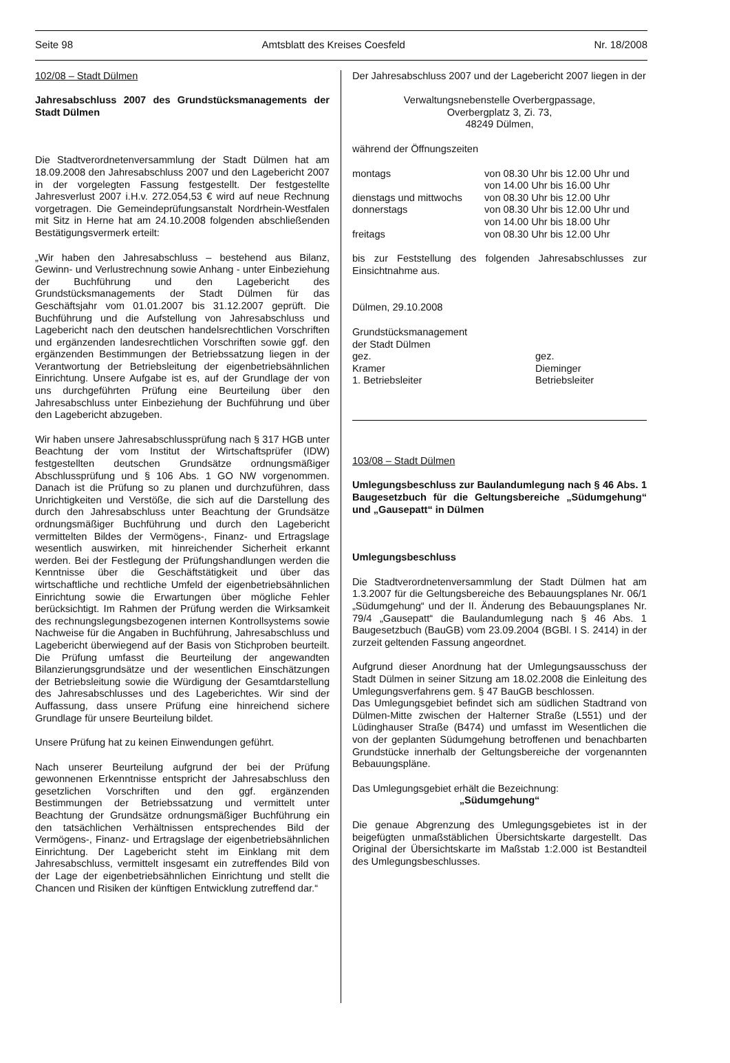Seite 98 Amtsblatt des Kreises Coesfeld Nr. 18/2008
102/08 – Stadt Dülmen
Jahresabschluss 2007 des Grundstücksmanagements der Stadt Dülmen
Die Stadtverordnetenversammlung der Stadt Dülmen hat am 18.09.2008 den Jahresabschluss 2007 und den Lagebericht 2007 in der vorgelegten Fassung festgestellt. Der festgestellte Jahresverlust 2007 i.H.v. 272.054,53 € wird auf neue Rechnung vorgetragen. Die Gemeindeprüfungsanstalt Nordrhein-Westfalen mit Sitz in Herne hat am 24.10.2008 folgenden abschließenden Bestätigungsvermerk erteilt:
„Wir haben den Jahresabschluss – bestehend aus Bilanz, Gewinn- und Verlustrechnung sowie Anhang - unter Einbeziehung der Buchführung und den Lagebericht des Grundstücksmanagements der Stadt Dülmen für das Geschäftsjahr vom 01.01.2007 bis 31.12.2007 geprüft. Die Buchführung und die Aufstellung von Jahresabschluss und Lagebericht nach den deutschen handelsrechtlichen Vorschriften und ergänzenden landesrechtlichen Vorschriften sowie ggf. den ergänzenden Bestimmungen der Betriebssatzung liegen in der Verantwortung der Betriebsleitung der eigenbetriebsähnlichen Einrichtung. Unsere Aufgabe ist es, auf der Grundlage der von uns durchgeführten Prüfung eine Beurteilung über den Jahresabschluss unter Einbeziehung der Buchführung und über den Lagebericht abzugeben.
Wir haben unsere Jahresabschlussprüfung nach § 317 HGB unter Beachtung der vom Institut der Wirtschaftsprüfer (IDW) festgestellten deutschen Grundsätze ordnungsmäßiger Abschlussprüfung und § 106 Abs. 1 GO NW vorgenommen. Danach ist die Prüfung so zu planen und durchzuführen, dass Unrichtigkeiten und Verstöße, die sich auf die Darstellung des durch den Jahresabschluss unter Beachtung der Grundsätze ordnungsmäßiger Buchführung und durch den Lagebericht vermittelten Bildes der Vermögens-, Finanz- und Ertragslage wesentlich auswirken, mit hinreichender Sicherheit erkannt werden. Bei der Festlegung der Prüfungshandlungen werden die Kenntnisse über die Geschäftstätigkeit und über das wirtschaftliche und rechtliche Umfeld der eigenbetriebsähnlichen Einrichtung sowie die Erwartungen über mögliche Fehler berücksichtigt. Im Rahmen der Prüfung werden die Wirksamkeit des rechnungslegungsbezogenen internen Kontrollsystems sowie Nachweise für die Angaben in Buchführung, Jahresabschluss und Lagebericht überwiegend auf der Basis von Stichproben beurteilt. Die Prüfung umfasst die Beurteilung der angewandten Bilanzierungsgrundsätze und der wesentlichen Einschätzungen der Betriebsleitung sowie die Würdigung der Gesamtdarstellung des Jahresabschlusses und des Lageberichtes. Wir sind der Auffassung, dass unsere Prüfung eine hinreichend sichere Grundlage für unsere Beurteilung bildet.
Unsere Prüfung hat zu keinen Einwendungen geführt.
Nach unserer Beurteilung aufgrund der bei der Prüfung gewonnenen Erkenntnisse entspricht der Jahresabschluss den gesetzlichen Vorschriften und den ggf. ergänzenden Bestimmungen der Betriebssatzung und vermittelt unter Beachtung der Grundsätze ordnungsmäßiger Buchführung ein den tatsächlichen Verhältnissen entsprechendes Bild der Vermögens-, Finanz- und Ertragslage der eigenbetriebsähnlichen Einrichtung. Der Lagebericht steht im Einklang mit dem Jahresabschluss, vermittelt insgesamt ein zutreffendes Bild von der Lage der eigenbetriebsähnlichen Einrichtung und stellt die Chancen und Risiken der künftigen Entwicklung zutreffend dar.“
Der Jahresabschluss 2007 und der Lagebericht 2007 liegen in der
Verwaltungsnebenstelle Overbergpassage,
Overbergplatz 3, Zi. 73,
48249 Dülmen,
während der Öffnungszeiten
| montags | von 08.30 Uhr bis 12.00 Uhr und von 14.00 Uhr bis 16.00 Uhr |
| dienstags und mittwochs | von 08.30 Uhr bis 12.00 Uhr |
| donnerstags | von 08.30 Uhr bis 12.00 Uhr und von 14.00 Uhr bis 18.00 Uhr |
| freitags | von 08.30 Uhr bis 12.00 Uhr |
bis zur Feststellung des folgenden Jahresabschlusses zur Einsichtnahme aus.
Dülmen, 29.10.2008
Grundstücksmanagement
der Stadt Dülmen
| gez. Kramer 1. Betriebsleiter | gez. Dieminger Betriebsleiter |
103/08 – Stadt Dülmen
Umlegungsbeschluss zur Baulandumlegung nach § 46 Abs. 1 Baugesetzbuch für die Geltungsbereiche „Südumgehung“ und „Gausepatt“ in Dülmen
Umlegungsbeschluss
Die Stadtverordnetenversammlung der Stadt Dülmen hat am 1.3.2007 für die Geltungsbereiche des Bebauungsplanes Nr. 06/1 „Südumgehung“ und der II. Änderung des Bebauungsplanes Nr. 79/4 „Gausepatt“ die Baulandumlegung nach § 46 Abs. 1 Baugesetzbuch (BauGB) vom 23.09.2004 (BGBl. I S. 2414) in der zurzeit geltenden Fassung angeordnet.
Aufgrund dieser Anordnung hat der Umlegungsausschuss der Stadt Dülmen in seiner Sitzung am 18.02.2008 die Einleitung des Umlegungsverfahrens gem. § 47 BauGB beschlossen.
Das Umlegungsgebiet befindet sich am südlichen Stadtrand von Dülmen-Mitte zwischen der Halterner Straße (L551) und der Lüdinghauser Straße (B474) und umfasst im Wesentlichen die von der geplanten Südumgehung betroffenen und benachbarten Grundstücke innerhalb der Geltungsbereiche der vorgenannten Bebauungspläne.
Das Umlegungsgebiet erhält die Bezeichnung:
„Südumgehung“
Die genaue Abgrenzung des Umlegungsgebietes ist in der beigefügten unmaßstäblichen Übersichtskarte dargestellt. Das Original der Übersichtskarte im Maßstab 1:2.000 ist Bestandteil des Umlegungsbeschlusses.